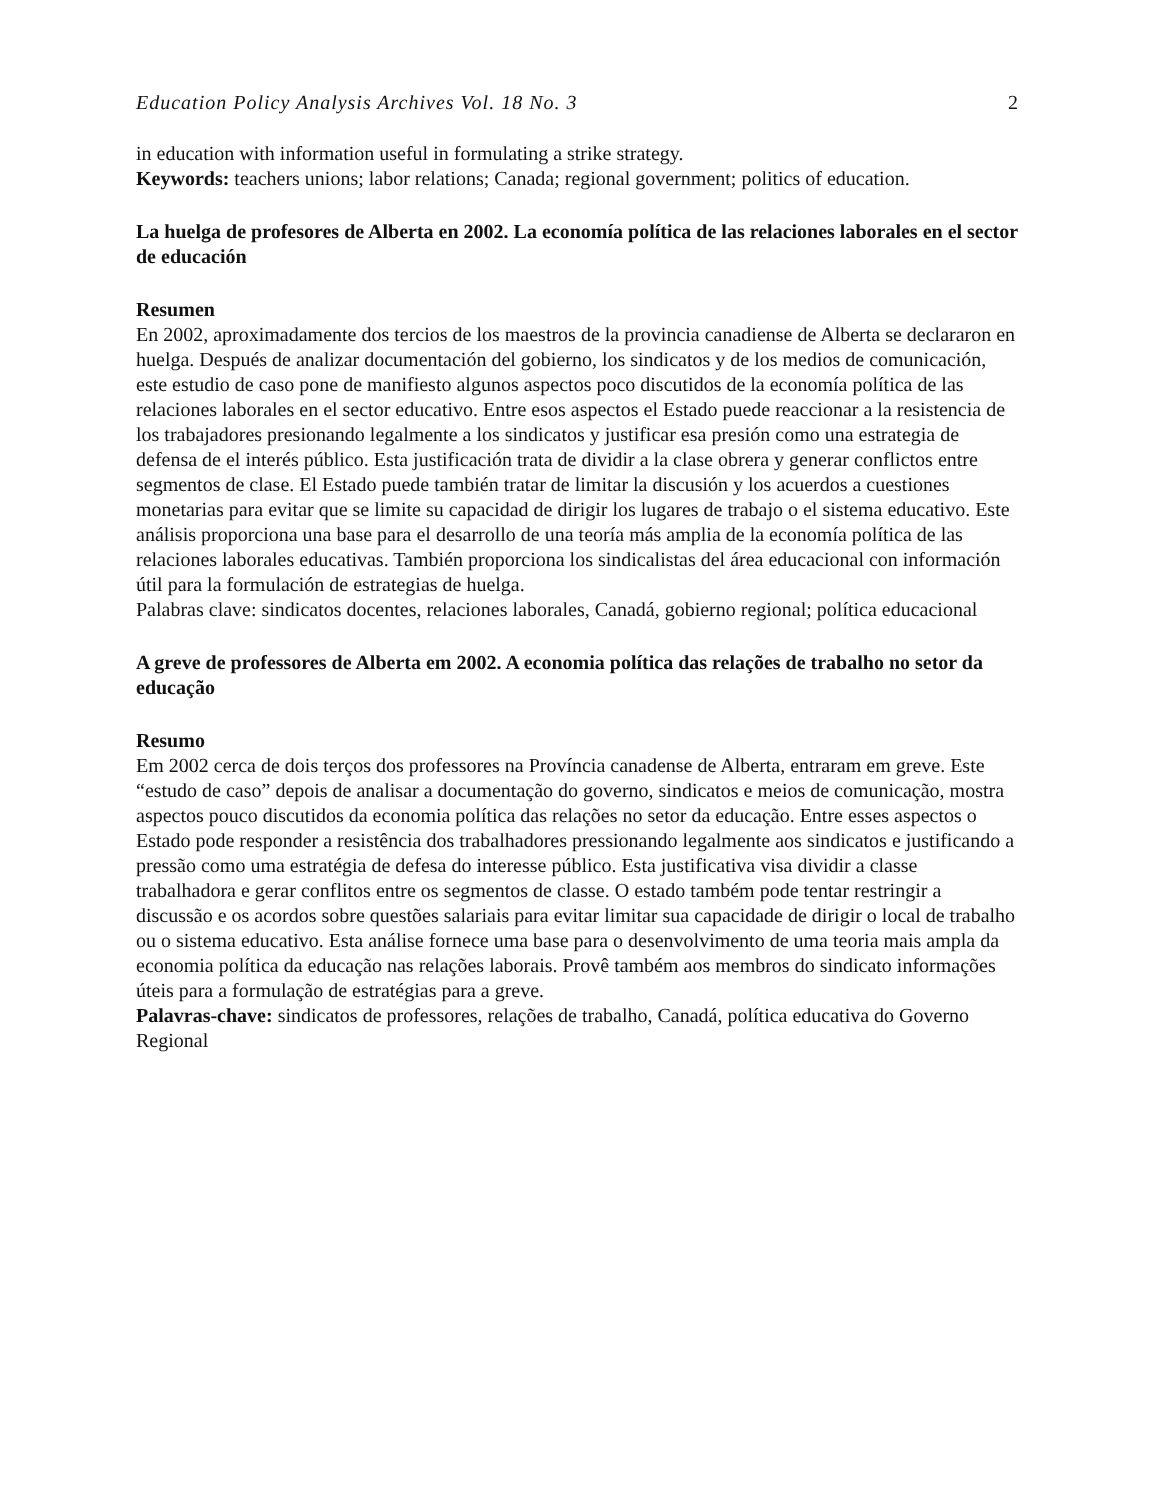Education Policy Analysis Archives Vol. 18 No. 3 2
in education with information useful in formulating a strike strategy.
Keywords: teachers unions; labor relations; Canada; regional government; politics of education.
La huelga de profesores de Alberta en 2002. La economía política de las relaciones laborales en el sector de educación
Resumen
En 2002, aproximadamente dos tercios de los maestros de la provincia canadiense de Alberta se declararon en huelga. Después de analizar documentación del gobierno, los sindicatos y de los medios de comunicación, este estudio de caso pone de manifiesto algunos aspectos poco discutidos de la economía política de las relaciones laborales en el sector educativo. Entre esos aspectos el Estado puede reaccionar a la resistencia de los trabajadores presionando legalmente a los sindicatos y justificar esa presión como una estrategia de defensa de el interés público. Esta justificación trata de dividir a la clase obrera y generar conflictos entre segmentos de clase. El Estado puede también tratar de limitar la discusión y los acuerdos a cuestiones monetarias para evitar que se limite su capacidad de dirigir los lugares de trabajo o el sistema educativo. Este análisis proporciona una base para el desarrollo de una teoría más amplia de la economía política de las relaciones laborales educativas. También proporciona los sindicalistas del área educacional con información útil para la formulación de estrategias de huelga.
Palabras clave: sindicatos docentes, relaciones laborales, Canadá, gobierno regional; política educacional
A greve de professores de Alberta em 2002. A economia política das relações de trabalho no setor da educação
Resumo
Em 2002 cerca de dois terços dos professores na Província canadense de Alberta, entraram em greve. Este “estudo de caso” depois de analisar a documentação do governo, sindicatos e meios de comunicação, mostra aspectos pouco discutidos da economia política das relações no setor da educação. Entre esses aspectos o Estado pode responder a resistência dos trabalhadores pressionando legalmente aos sindicatos e justificando a pressão como uma estratégia de defesa do interesse público. Esta justificativa visa dividir a classe trabalhadora e gerar conflitos entre os segmentos de classe. O estado também pode tentar restringir a discussão e os acordos sobre questões salariais para evitar limitar sua capacidade de dirigir o local de trabalho ou o sistema educativo. Esta análise fornece uma base para o desenvolvimento de uma teoria mais ampla da economia política da educação nas relações laborais. Provê também aos membros do sindicato informações úteis para a formulação de estratégias para a greve.
Palavras-chave: sindicatos de professores, relações de trabalho, Canadá, política educativa do Governo Regional